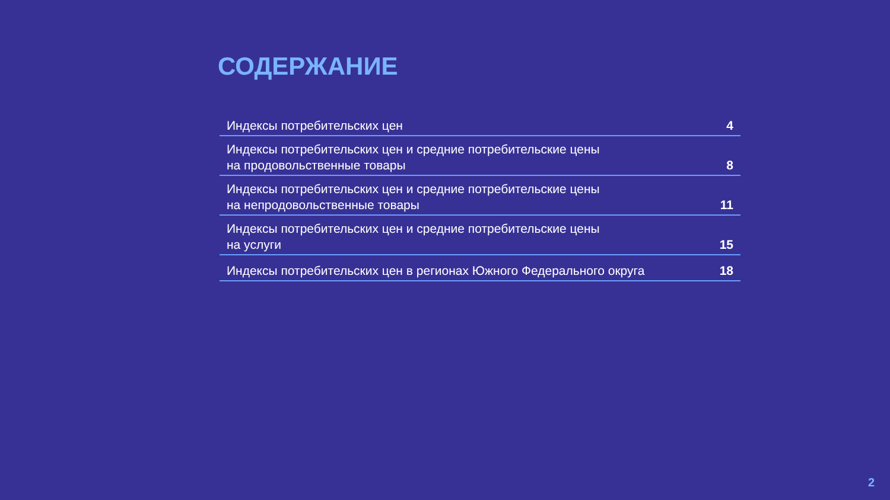СОДЕРЖАНИЕ
Индексы потребительских цен 4
Индексы потребительских цен и средние потребительские цены
на продовольственные товары 8
Индексы потребительских цен и средние потребительские цены
на непродовольственные товары 11
Индексы потребительских цен и средние потребительские цены
на услуги 15
Индексы потребительских цен в регионах Южного Федерального округа 18
2